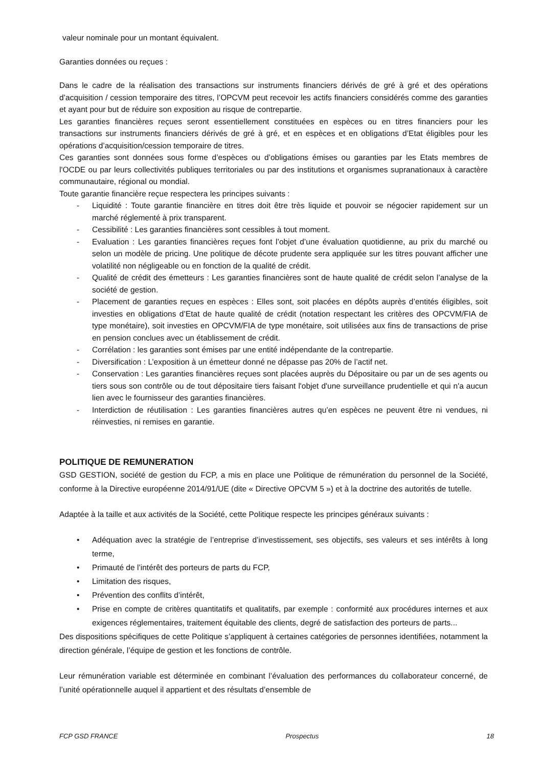valeur nominale pour un montant équivalent.
Garanties données ou reçues :
Dans le cadre de la réalisation des transactions sur instruments financiers dérivés de gré à gré et des opérations d’acquisition / cession temporaire des titres, l’OPCVM peut recevoir les actifs financiers considérés comme des garanties et ayant pour but de réduire son exposition au risque de contrepartie.
Les garanties financières reçues seront essentiellement constituées en espèces ou en titres financiers pour les transactions sur instruments financiers dérivés de gré à gré, et en espèces et en obligations d’Etat éligibles pour les opérations d’acquisition/cession temporaire de titres.
Ces garanties sont données sous forme d’espèces ou d’obligations émises ou garanties par les Etats membres de l'OCDE ou par leurs collectivités publiques territoriales ou par des institutions et organismes supranationaux à caractère communautaire, régional ou mondial.
Toute garantie financière reçue respectera les principes suivants :
- Liquidité : Toute garantie financière en titres doit être très liquide et pouvoir se négocier rapidement sur un marché réglementé à prix transparent.
- Cessibilité : Les garanties financières sont cessibles à tout moment.
- Evaluation : Les garanties financières reçues font l’objet d’une évaluation quotidienne, au prix du marché ou selon un modèle de pricing. Une politique de décote prudente sera appliquée sur les titres pouvant afficher une volatilité non négligeable ou en fonction de la qualité de crédit.
- Qualité de crédit des émetteurs : Les garanties financières sont de haute qualité de crédit selon l’analyse de la société de gestion.
- Placement de garanties reçues en espèces : Elles sont, soit placées en dépôts auprès d’entités éligibles, soit investies en obligations d’Etat de haute qualité de crédit (notation respectant les critères des OPCVM/FIA de type monétaire), soit investies en OPCVM/FIA de type monétaire, soit utilisées aux fins de transactions de prise en pension conclues avec un établissement de crédit.
- Corrélation : les garanties sont émises par une entité indépendante de la contrepartie.
- Diversification : L’exposition à un émetteur donné ne dépasse pas 20% de l’actif net.
- Conservation : Les garanties financières reçues sont placées auprès du Dépositaire ou par un de ses agents ou tiers sous son contrôle ou de tout dépositaire tiers faisant l'objet d'une surveillance prudentielle et qui n'a aucun lien avec le fournisseur des garanties financières.
- Interdiction de réutilisation : Les garanties financières autres qu’en espèces ne peuvent être ni vendues, ni réinvesties, ni remises en garantie.
POLITIQUE DE REMUNERATION
GSD GESTION, société de gestion du FCP, a mis en place une Politique de rémunération du personnel de la Société, conforme à la Directive européenne 2014/91/UE (dite « Directive OPCVM 5 ») et à la doctrine des autorités de tutelle.
Adaptée à la taille et aux activités de la Société, cette Politique respecte les principes généraux suivants :
• Adéquation avec la stratégie de l’entreprise d’investissement, ses objectifs, ses valeurs et ses intérêts à long terme,
• Primauté de l’intérêt des porteurs de parts du FCP,
• Limitation des risques,
• Prévention des conflits d’intérêt,
• Prise en compte de critères quantitatifs et qualitatifs, par exemple : conformité aux procédures internes et aux exigences réglementaires, traitement équitable des clients, degré de satisfaction des porteurs de parts...
Des dispositions spécifiques de cette Politique s’appliquent à certaines catégories de personnes identifiées, notamment la direction générale, l’équipe de gestion et les fonctions de contrôle.
Leur rémunération variable est déterminée en combinant l’évaluation des performances du collaborateur concerné, de l’unité opérationnelle auquel il appartient et des résultats d’ensemble de
FCP GSD FRANCE Prospectus 18